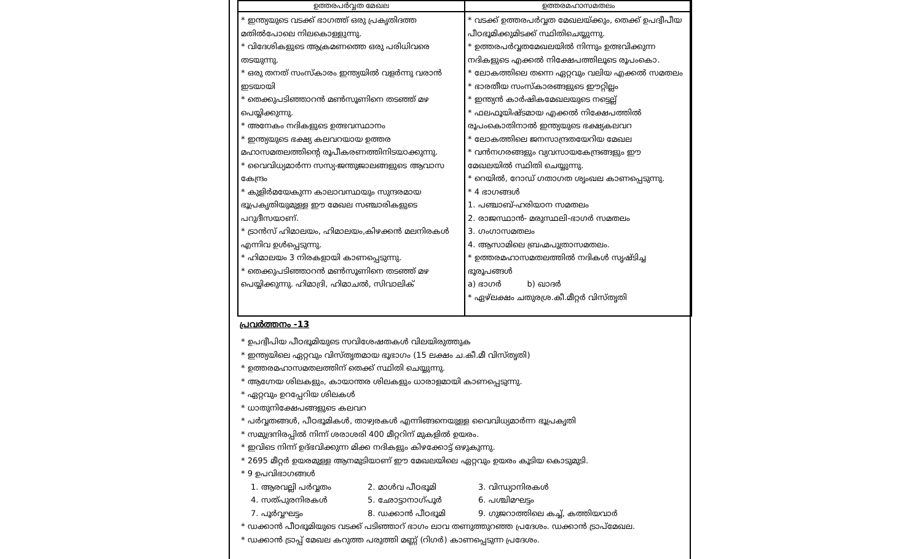| ഉത്തരപർവ്വത മേഖല | ഉത്തരമഹാസമതലം |
| --- | --- |
| * ഇന്ത്യയുടെ വടക്ക് ഭാഗത്ത് ഒരു പ്രകൃതിദത്ത മതിൽപോലെ നിലകൊള്ളുന്നു. * വിദേശികളുടെ ആക്രമണത്തെ ഒരു പരിധിവരെ തടയുന്നു. * ഒരു തനത് സംസ്കാരം ഇന്ത്യയിൽ വളർന്നു വരാൻ ഇടയായി * തെക്കുപടിഞ്ഞാറൻ മൺസൂണിനെ തടഞ്ഞ് മഴ പെയ്യിക്കുന്നു. * അനേകം നദികളുടെ ഉത്ഭവസ്ഥാനം * ഇന്ത്യയുടെ ഭക്ഷ്യ കലവറയായ ഉത്തര മഹാസമതലത്തിന്റെ രൂപീകരണത്തിനിടയാക്കുന്നു. * വൈവിധ്യമാർന്ന സസ്യ-ജന്തുജാലങ്ങളുടെ ആവാസ കേന്ദ്രം * കുളിർമയേകുന്ന കാലാവസ്ഥയും സുന്ദരമായ ഭൂപ്രകൃതിയുമുള്ള ഈ മേഖല സഞ്ചാരികളുടെ പറുദീസയാണ്. * ട്രാൻസ് ഹിമാലയം, ഹിമാലയം,കിഴക്കൻ മലനിരകൾ എന്നിവ ഉൾപ്പെടുന്നു. * ഹിമാലയം 3 നിരകളായി കാണപ്പെടുന്നു. * തെക്കുപടിഞ്ഞാറൻ മൺസൂണിനെ തടഞ്ഞ് മഴ പെയ്യിക്കുന്നു. ഹിമാദ്രി, ഹിമാചൽ, സിവാലിക് | * വടക്ക് ഉത്തരപർവ്വത മേഖലയ്ക്കും, തെക്ക് ഉപദ്വീപീയ പീഠഭൂമിക്കുമിടക്ക് സ്ഥിതിചെയ്യുന്നു. * ഉത്തരപർവ്വതമേഖലയിൽ നിന്നും ഉത്ഭവിക്കുന്ന നദികളുടെ എക്കൽ നിക്ഷേപത്തിലൂടെ രൂപംകൊ. * ലോകത്തിലെ തന്നെ ഏറ്റവും വലിയ എക്കൽ സമതലം * ഭാരതീയ സംസ്കാരങ്ങളുടെ ഈറ്റില്ലം * ഇന്ത്യൻ കാർഷികമേഖലയുടെ നട്ടെല്ല് * ഫലഫൂയിഷ്ടമായ എക്കൽ നിക്ഷേപത്തിൽ രൂപംകൊതിനാൽ ഇന്ത്യയുടെ ഭക്ഷ്യകലവറ * ലോകത്തിലെ ജനസാന്ദ്രതയേറിയ മേഖല * വൻനഗരങ്ങളും വ്യവസായകേന്ദ്രങ്ങളും ഈ മേഖലയിൽ സ്ഥിതി ചെയ്യുന്നു. * റെയിൽ, റോഡ് ഗതാഗത ശൃംഖല കാണപ്പെടുന്നു. * 4 ഭാഗങ്ങൾ 1. പഞ്ചാബ്-ഹരിയാന സമതലം 2. രാജസ്ഥാൻ- മരുസ്ഥലി-ഭാഗർ സമതലം 3. ഗംഗാസമതലം 4. ആസാമിലെ ബ്രഹ്മപുത്രാസമതലം. * ഉത്തരമഹാസമതലത്തിൽ നദികൾ സൃഷ്ടിച്ച ഭൂരൂപങ്ങൾ a) ഭാഗർ b) ഖാദർ * ഏഴ്ലക്ഷം ചതുരശ്ര.കീ.മീറ്റർ വിസ്തൃതി |
പ്രവർത്തനം -13
* ഉപദ്വീപിയ പീഠഭൂമിയുടെ സവിശേഷതകൾ വിലയിരുത്തുക
* ഇന്ത്യയിലെ ഏറ്റവും വിസ്തൃതമായ ഭൂഭാഗം (15 ലക്ഷം ച.കീ.മീ വിസ്തൃതി)
* ഉത്തരമഹാസമതലത്തിന് തെക്ക് സ്ഥിതി ചെയ്യുന്നു.
* ആഗ്നേയ ശിലകളും, കായാന്തര ശിലകളും ധാരാളമായി കാണപ്പെടുന്നു.
* ഏറ്റവും ഉറപ്പേറിയ ശിലകൾ
* ധാതുനിക്ഷേപങ്ങളുടെ കലവറ
* പർവ്വതങ്ങൾ, പീഠഭൂമികൾ, താഴ്വരകൾ എന്നിങ്ങനെയുള്ള വൈവിധ്യമാർന്ന ഭൂപ്രകൃതി
* സമുദ്രനിരപ്പിൽ നിന്ന് ശരാശരി 400 മീറ്ററിന് മുകളിൽ ഉയരം.
* ഇവിടെ നിന്ന് ഉദ്ഭവിക്കുന്ന മിക്ക നദികളും കിഴക്കോട്ട് ഒഴുകുന്നു.
* 2695 മീറ്റർ ഉയരമുള്ള ആനമുടിയാണ് ഈ മേഖലയിലെ ഏറ്റവും ഉയരം കൂടിയ കൊടുമുടി.
* 9 ഉപവിഭാഗങ്ങൾ
1. ആരവല്ലി പർവ്വതം 2. മാൾവ പീഠഭൂമി 3. വിന്ധ്യാനിരകൾ 4. സത്പുരനിരകൾ 5. ഛോട്ടാനാഗ്പൂർ 6. പശ്ചിമഘട്ടം 7. പൂർവ്വഘട്ടം 8. ഡക്കാൻ പീഠഭൂമി 9. ഗുജറാത്തിലെ കച്ച്, കത്തിയവാർ
* ഡക്കാൻ പീഠഭൂമിയുടെ വടക്ക് പടിഞ്ഞാറ് ഭാഗം ലാവ തണുത്തുറഞ്ഞ പ്രദേശം. ഡക്കാൻ ട്രാപ്മേഖല.
* ഡക്കാൻ ട്രാപ്പ് മേഖല കറുത്ത പരുത്തി മണ്ണ് (റിഗർ) കാണപ്പെടുന്ന പ്രദേശം.